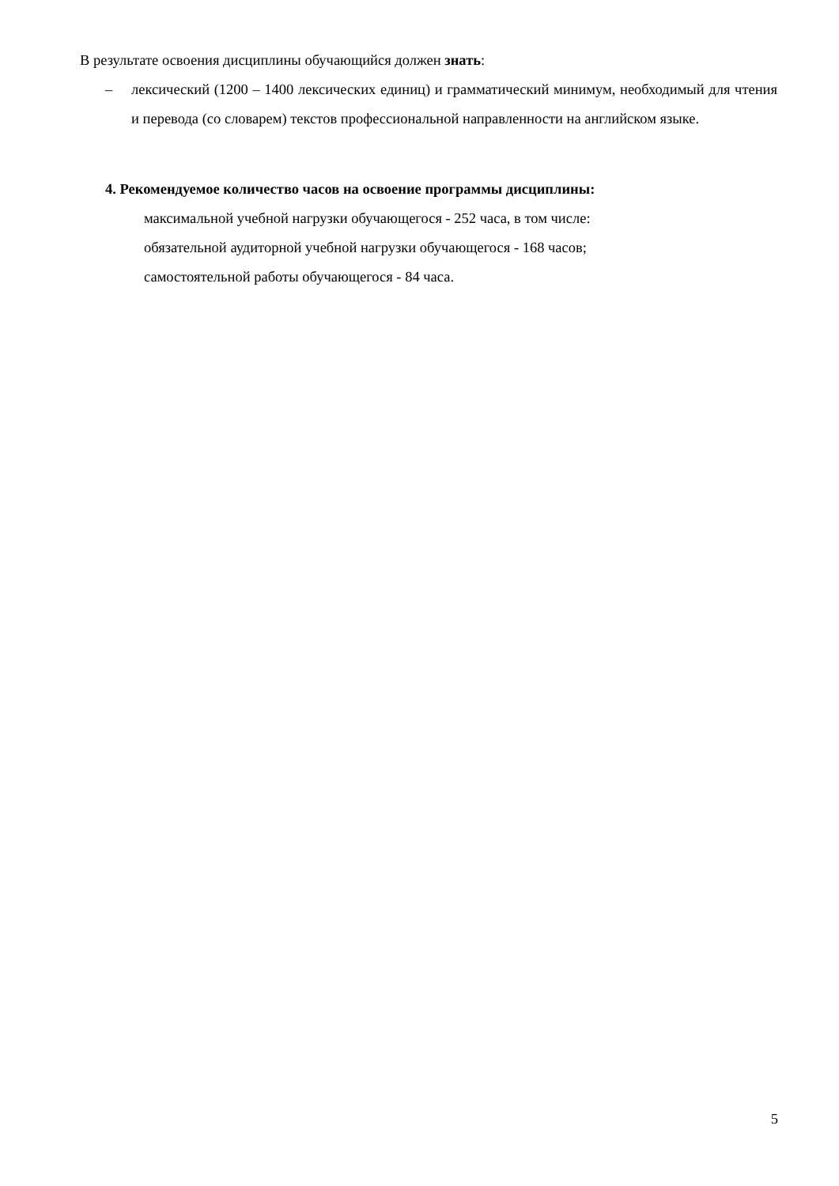В результате освоения дисциплины обучающийся должен знать:
– лексический (1200 – 1400 лексических единиц) и грамматический минимум, необходимый для чтения и перевода (со словарем) текстов профессиональной направленности на английском языке.
4. Рекомендуемое количество часов на освоение программы дисциплины:
максимальной учебной нагрузки обучающегося - 252 часа, в том числе:
обязательной аудиторной учебной нагрузки обучающегося - 168 часов;
самостоятельной работы обучающегося - 84 часа.
5